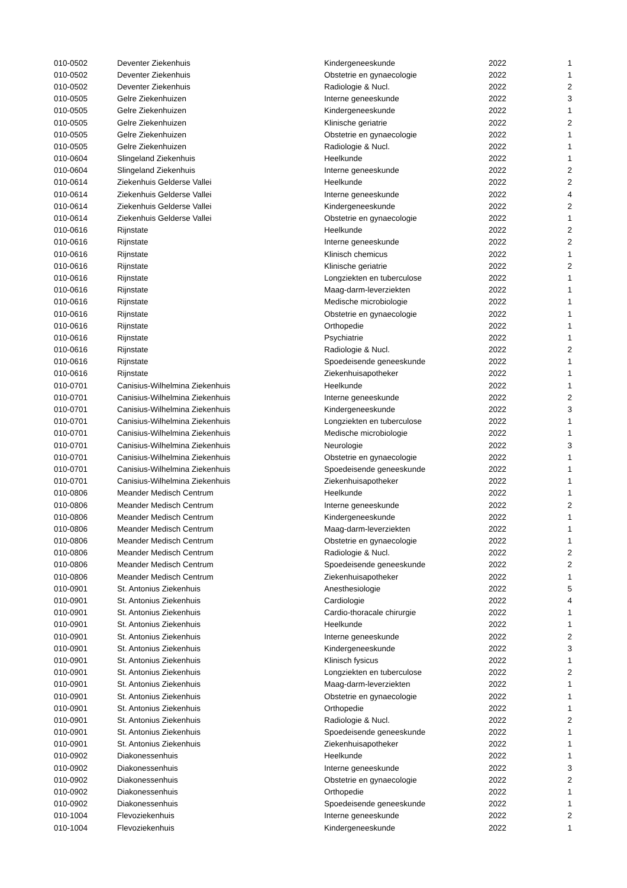| 010-0502 | Deventer Ziekenhuis | Kindergeneeskunde | 2022 | 1 |
| 010-0502 | Deventer Ziekenhuis | Obstetrie en gynaecologie | 2022 | 1 |
| 010-0502 | Deventer Ziekenhuis | Radiologie & Nucl. | 2022 | 2 |
| 010-0505 | Gelre Ziekenhuizen | Interne geneeskunde | 2022 | 3 |
| 010-0505 | Gelre Ziekenhuizen | Kindergeneeskunde | 2022 | 1 |
| 010-0505 | Gelre Ziekenhuizen | Klinische geriatrie | 2022 | 2 |
| 010-0505 | Gelre Ziekenhuizen | Obstetrie en gynaecologie | 2022 | 1 |
| 010-0505 | Gelre Ziekenhuizen | Radiologie & Nucl. | 2022 | 1 |
| 010-0604 | Slingeland Ziekenhuis | Heelkunde | 2022 | 1 |
| 010-0604 | Slingeland Ziekenhuis | Interne geneeskunde | 2022 | 2 |
| 010-0614 | Ziekenhuis Gelderse Vallei | Heelkunde | 2022 | 2 |
| 010-0614 | Ziekenhuis Gelderse Vallei | Interne geneeskunde | 2022 | 4 |
| 010-0614 | Ziekenhuis Gelderse Vallei | Kindergeneeskunde | 2022 | 2 |
| 010-0614 | Ziekenhuis Gelderse Vallei | Obstetrie en gynaecologie | 2022 | 1 |
| 010-0616 | Rijnstate | Heelkunde | 2022 | 2 |
| 010-0616 | Rijnstate | Interne geneeskunde | 2022 | 2 |
| 010-0616 | Rijnstate | Klinisch chemicus | 2022 | 1 |
| 010-0616 | Rijnstate | Klinische geriatrie | 2022 | 2 |
| 010-0616 | Rijnstate | Longziekten en tuberculose | 2022 | 1 |
| 010-0616 | Rijnstate | Maag-darm-leverziekten | 2022 | 1 |
| 010-0616 | Rijnstate | Medische microbiologie | 2022 | 1 |
| 010-0616 | Rijnstate | Obstetrie en gynaecologie | 2022 | 1 |
| 010-0616 | Rijnstate | Orthopedie | 2022 | 1 |
| 010-0616 | Rijnstate | Psychiatrie | 2022 | 1 |
| 010-0616 | Rijnstate | Radiologie & Nucl. | 2022 | 2 |
| 010-0616 | Rijnstate | Spoedeisende geneeskunde | 2022 | 1 |
| 010-0616 | Rijnstate | Ziekenhuisapotheker | 2022 | 1 |
| 010-0701 | Canisius-Wilhelmina Ziekenhuis | Heelkunde | 2022 | 1 |
| 010-0701 | Canisius-Wilhelmina Ziekenhuis | Interne geneeskunde | 2022 | 2 |
| 010-0701 | Canisius-Wilhelmina Ziekenhuis | Kindergeneeskunde | 2022 | 3 |
| 010-0701 | Canisius-Wilhelmina Ziekenhuis | Longziekten en tuberculose | 2022 | 1 |
| 010-0701 | Canisius-Wilhelmina Ziekenhuis | Medische microbiologie | 2022 | 1 |
| 010-0701 | Canisius-Wilhelmina Ziekenhuis | Neurologie | 2022 | 3 |
| 010-0701 | Canisius-Wilhelmina Ziekenhuis | Obstetrie en gynaecologie | 2022 | 1 |
| 010-0701 | Canisius-Wilhelmina Ziekenhuis | Spoedeisende geneeskunde | 2022 | 1 |
| 010-0701 | Canisius-Wilhelmina Ziekenhuis | Ziekenhuisapotheker | 2022 | 1 |
| 010-0806 | Meander Medisch Centrum | Heelkunde | 2022 | 1 |
| 010-0806 | Meander Medisch Centrum | Interne geneeskunde | 2022 | 2 |
| 010-0806 | Meander Medisch Centrum | Kindergeneeskunde | 2022 | 1 |
| 010-0806 | Meander Medisch Centrum | Maag-darm-leverziekten | 2022 | 1 |
| 010-0806 | Meander Medisch Centrum | Obstetrie en gynaecologie | 2022 | 1 |
| 010-0806 | Meander Medisch Centrum | Radiologie & Nucl. | 2022 | 2 |
| 010-0806 | Meander Medisch Centrum | Spoedeisende geneeskunde | 2022 | 2 |
| 010-0806 | Meander Medisch Centrum | Ziekenhuisapotheker | 2022 | 1 |
| 010-0901 | St. Antonius Ziekenhuis | Anesthesiologie | 2022 | 5 |
| 010-0901 | St. Antonius Ziekenhuis | Cardiologie | 2022 | 4 |
| 010-0901 | St. Antonius Ziekenhuis | Cardio-thoracale chirurgie | 2022 | 1 |
| 010-0901 | St. Antonius Ziekenhuis | Heelkunde | 2022 | 1 |
| 010-0901 | St. Antonius Ziekenhuis | Interne geneeskunde | 2022 | 2 |
| 010-0901 | St. Antonius Ziekenhuis | Kindergeneeskunde | 2022 | 3 |
| 010-0901 | St. Antonius Ziekenhuis | Klinisch fysicus | 2022 | 1 |
| 010-0901 | St. Antonius Ziekenhuis | Longziekten en tuberculose | 2022 | 2 |
| 010-0901 | St. Antonius Ziekenhuis | Maag-darm-leverziekten | 2022 | 1 |
| 010-0901 | St. Antonius Ziekenhuis | Obstetrie en gynaecologie | 2022 | 1 |
| 010-0901 | St. Antonius Ziekenhuis | Orthopedie | 2022 | 1 |
| 010-0901 | St. Antonius Ziekenhuis | Radiologie & Nucl. | 2022 | 2 |
| 010-0901 | St. Antonius Ziekenhuis | Spoedeisende geneeskunde | 2022 | 1 |
| 010-0901 | St. Antonius Ziekenhuis | Ziekenhuisapotheker | 2022 | 1 |
| 010-0902 | Diakonessenhuis | Heelkunde | 2022 | 1 |
| 010-0902 | Diakonessenhuis | Interne geneeskunde | 2022 | 3 |
| 010-0902 | Diakonessenhuis | Obstetrie en gynaecologie | 2022 | 2 |
| 010-0902 | Diakonessenhuis | Orthopedie | 2022 | 1 |
| 010-0902 | Diakonessenhuis | Spoedeisende geneeskunde | 2022 | 1 |
| 010-1004 | Flevoziekenhuis | Interne geneeskunde | 2022 | 2 |
| 010-1004 | Flevoziekenhuis | Kindergeneeskunde | 2022 | 1 |